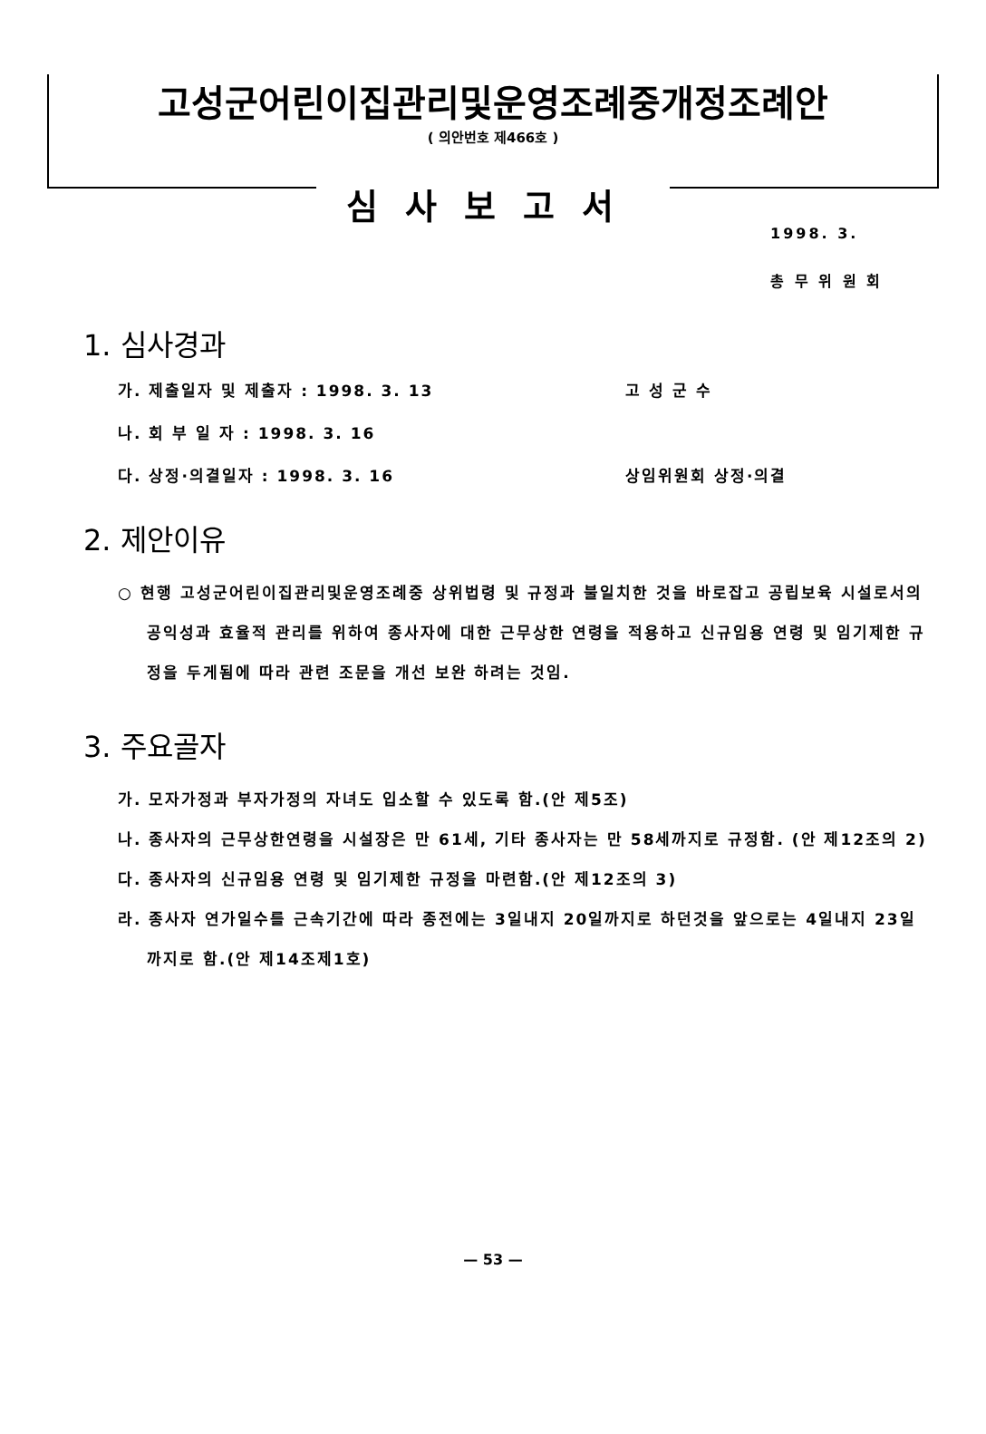고성군어린이집관리및운영조례중개정조례안
( 의안번호 제466호 )
심사보고서
1998. 3.
총 무 위 원 회
1. 심사경과
가. 제출일자 및 제출자 : 1998. 3. 13 고 성 군 수
나. 회 부 일 자 : 1998. 3. 16
다. 상정·의결일자 : 1998. 3. 16 상임위원회 상정·의결
2. 제안이유
○ 현행 고성군어린이집관리및운영조례중 상위법령 및 규정과 불일치한 것을 바로잡고 공립보육 시설로서의 공익성과 효율적 관리를 위하여 종사자에 대한 근무상한 연령을 적용하고 신규임용 연령 및 임기제한 규정을 두게됨에 따라 관련 조문을 개선 보완 하려는 것임.
3. 주요골자
가. 모자가정과 부자가정의 자녀도 입소할 수 있도록 함.(안 제5조)
나. 종사자의 근무상한연령을 시설장은 만 61세, 기타 종사자는 만 58세까지로 규정함. (안 제12조의 2)
다. 종사자의 신규임용 연령 및 임기제한 규정을 마련함.(안 제12조의 3)
라. 종사자 연가일수를 근속기간에 따라 종전에는 3일내지 20일까지로 하던것을 앞으로는 4일내지 23일까지로 함.(안 제14조제1호)
— 53 —